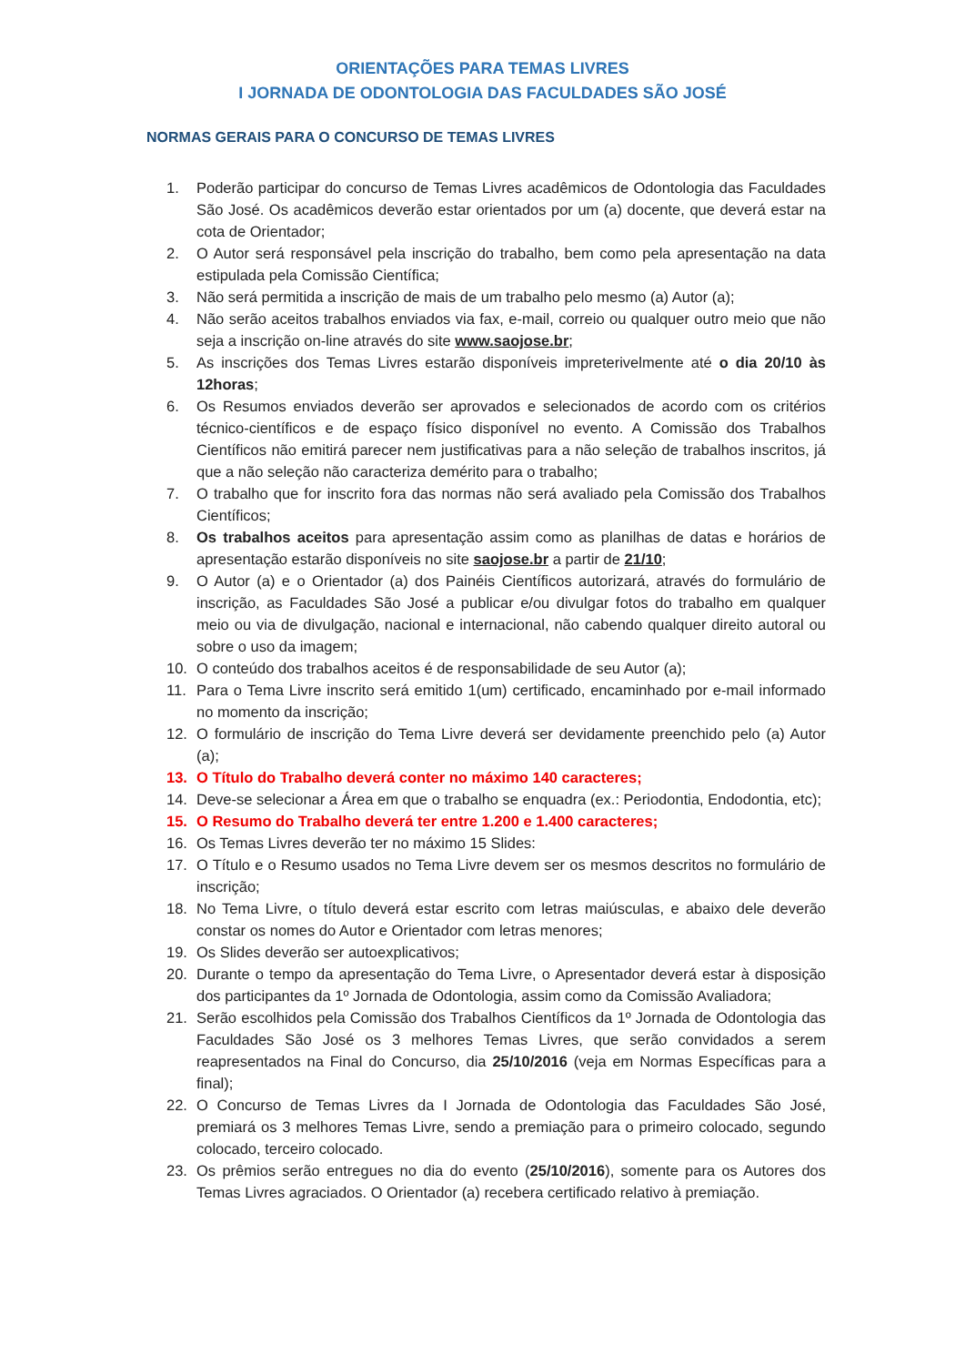ORIENTAÇÕES PARA TEMAS LIVRES
I JORNADA DE ODONTOLOGIA DAS FACULDADES SÃO JOSÉ
NORMAS GERAIS PARA O CONCURSO DE TEMAS LIVRES
1. Poderão participar do concurso de Temas Livres acadêmicos de Odontologia das Faculdades São José. Os acadêmicos deverão estar orientados por um (a) docente, que deverá estar na cota de Orientador;
2. O Autor será responsável pela inscrição do trabalho, bem como pela apresentação na data estipulada pela Comissão Científica;
3. Não será permitida a inscrição de mais de um trabalho pelo mesmo (a) Autor (a);
4. Não serão aceitos trabalhos enviados via fax, e-mail, correio ou qualquer outro meio que não seja a inscrição on-line através do site www.saojose.br;
5. As inscrições dos Temas Livres estarão disponíveis impreterivelmente até o dia 20/10 às 12horas;
6. Os Resumos enviados deverão ser aprovados e selecionados de acordo com os critérios técnico-científicos e de espaço físico disponível no evento. A Comissão dos Trabalhos Científicos não emitirá parecer nem justificativas para a não seleção de trabalhos inscritos, já que a não seleção não caracteriza demérito para o trabalho;
7. O trabalho que for inscrito fora das normas não será avaliado pela Comissão dos Trabalhos Científicos;
8. Os trabalhos aceitos para apresentação assim como as planilhas de datas e horários de apresentação estarão disponíveis no site saojose.br a partir de 21/10;
9. O Autor (a) e o Orientador (a) dos Painéis Científicos autorizará, através do formulário de inscrição, as Faculdades São José a publicar e/ou divulgar fotos do trabalho em qualquer meio ou via de divulgação, nacional e internacional, não cabendo qualquer direito autoral ou sobre o uso da imagem;
10. O conteúdo dos trabalhos aceitos é de responsabilidade de seu Autor (a);
11. Para o Tema Livre inscrito será emitido 1(um) certificado, encaminhado por e-mail informado no momento da inscrição;
12. O formulário de inscrição do Tema Livre deverá ser devidamente preenchido pelo (a) Autor (a);
13. O Título do Trabalho deverá conter no máximo 140 caracteres;
14. Deve-se selecionar a Área em que o trabalho se enquadra (ex.: Periodontia, Endodontia, etc);
15. O Resumo do Trabalho deverá ter entre 1.200 e 1.400 caracteres;
16. Os Temas Livres deverão ter no máximo 15 Slides:
17. O Título e o Resumo usados no Tema Livre devem ser os mesmos descritos no formulário de inscrição;
18. No Tema Livre, o título deverá estar escrito com letras maiúsculas, e abaixo dele deverão constar os nomes do Autor e Orientador com letras menores;
19. Os Slides deverão ser autoexplicativos;
20. Durante o tempo da apresentação do Tema Livre, o Apresentador deverá estar à disposição dos participantes da 1º Jornada de Odontologia, assim como da Comissão Avaliadora;
21. Serão escolhidos pela Comissão dos Trabalhos Científicos da 1º Jornada de Odontologia das Faculdades São José os 3 melhores Temas Livres, que serão convidados a serem reapresentados na Final do Concurso, dia 25/10/2016 (veja em Normas Específicas para a final);
22. O Concurso de Temas Livres da I Jornada de Odontologia das Faculdades São José, premiará os 3 melhores Temas Livre, sendo a premiação para o primeiro colocado, segundo colocado, terceiro colocado.
23. Os prêmios serão entregues no dia do evento (25/10/2016), somente para os Autores dos Temas Livres agraciados. O Orientador (a) recebera certificado relativo à premiação.